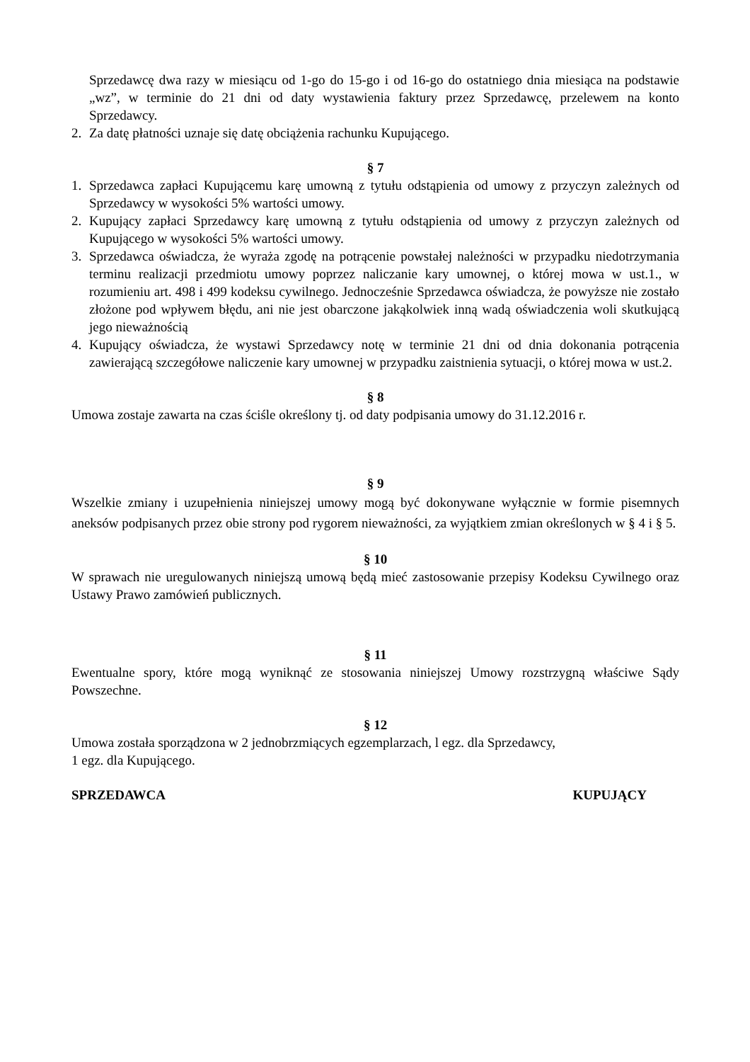Sprzedawcę dwa razy w miesiącu od 1-go do 15-go i od 16-go do ostatniego dnia miesiąca na podstawie „wz”, w terminie do 21 dni od daty wystawienia faktury przez Sprzedawcę, przelewem na konto Sprzedawcy.
2. Za datę płatności uznaje się datę obciążenia rachunku Kupującego.
§ 7
1. Sprzedawca zapłaci Kupującemu karę umowną z tytułu odstąpienia od umowy z przyczyn zależnych od Sprzedawcy w wysokości 5% wartości umowy.
2. Kupujący zapłaci Sprzedawcy karę umowną z tytułu odstąpienia od umowy z przyczyn zależnych od Kupującego w wysokości 5% wartości umowy.
3. Sprzedawca oświadcza, że wyraża zgodę na potrącenie powstałej należności w przypadku niedotrzymania terminu realizacji przedmiotu umowy poprzez naliczanie kary umownej, o której mowa w ust.1., w rozumieniu art. 498 i 499 kodeksu cywilnego. Jednocześnie Sprzedawca oświadcza, że powyższe nie zostało złożone pod wpływem błędu, ani nie jest obarczone jakąkolwiek inną wadą oświadczenia woli skutkującą jego nieważnością
4. Kupujący oświadcza, że wystawi Sprzedawcy notę w terminie 21 dni od dnia dokonania potrącenia zawierającą szczegółowe naliczenie kary umownej w przypadku zaistnienia sytuacji, o której mowa w ust.2.
§ 8
Umowa zostaje zawarta na czas ściśle określony tj. od daty podpisania umowy do 31.12.2016 r.
§ 9
Wszelkie zmiany i uzupełnienia niniejszej umowy mogą być dokonywane wyłącznie w formie pisemnych aneksów podpisanych przez obie strony pod rygorem nieważności, za wyjątkiem zmian określonych w § 4 i § 5.
§ 10
W sprawach nie uregulowanych niniejszą umową będą mieć zastosowanie przepisy Kodeksu Cywilnego oraz Ustawy Prawo zamówień publicznych.
§ 11
Ewentualne spory, które mogą wyniknąć ze stosowania niniejszej Umowy rozstrzygną właściwe Sądy Powszechne.
§ 12
Umowa została sporządzona w 2 jednobrzmiących egzemplarzach, l egz. dla Sprzedawcy,
1 egz. dla Kupującego.
SPRZEDAWCA KUPUJĄCY